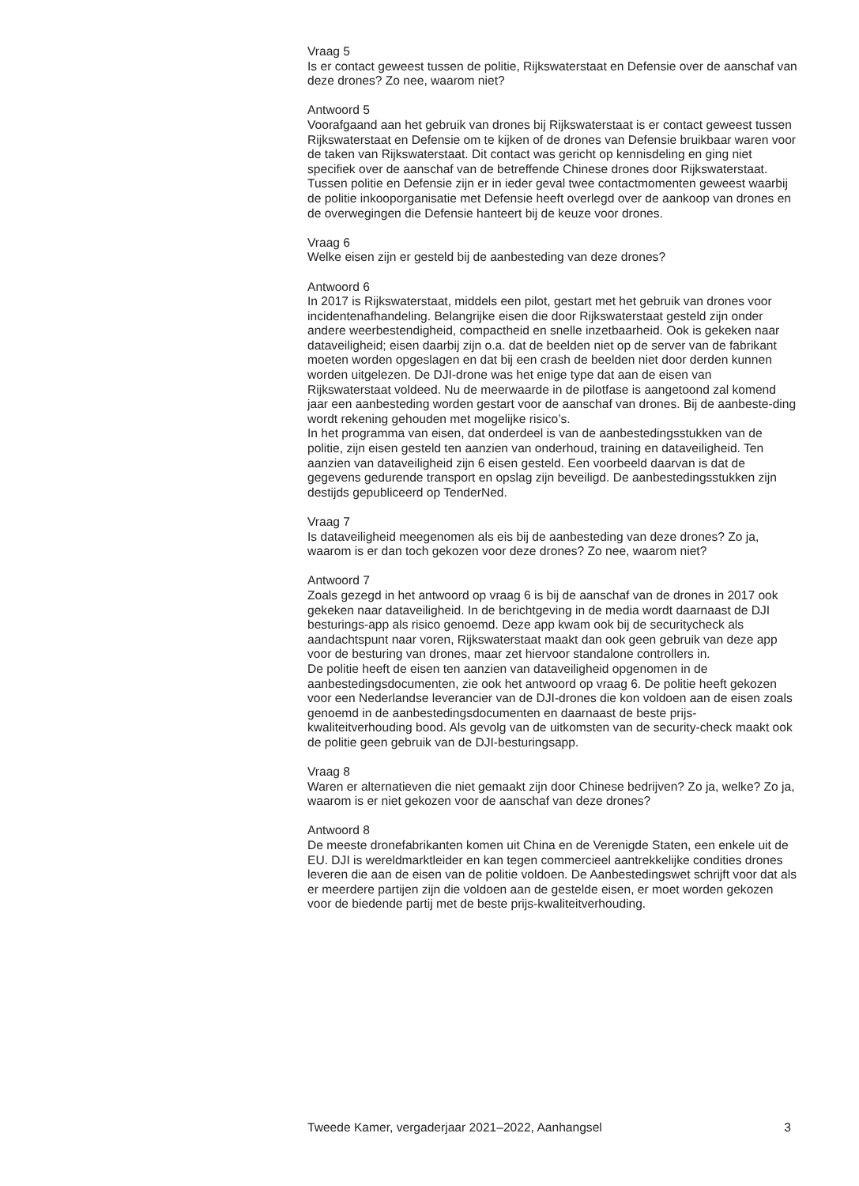Vraag 5
Is er contact geweest tussen de politie, Rijkswaterstaat en Defensie over de aanschaf van deze drones? Zo nee, waarom niet?
Antwoord 5
Voorafgaand aan het gebruik van drones bij Rijkswaterstaat is er contact geweest tussen Rijkswaterstaat en Defensie om te kijken of de drones van Defensie bruikbaar waren voor de taken van Rijkswaterstaat. Dit contact was gericht op kennisdeling en ging niet specifiek over de aanschaf van de betreffende Chinese drones door Rijkswaterstaat.
Tussen politie en Defensie zijn er in ieder geval twee contactmomenten geweest waarbij de politie inkooporganisatie met Defensie heeft overlegd over de aankoop van drones en de overwegingen die Defensie hanteert bij de keuze voor drones.
Vraag 6
Welke eisen zijn er gesteld bij de aanbesteding van deze drones?
Antwoord 6
In 2017 is Rijkswaterstaat, middels een pilot, gestart met het gebruik van drones voor incidentenafhandeling. Belangrijke eisen die door Rijkswaterstaat gesteld zijn onder andere weerbestendigheid, compactheid en snelle inzetbaarheid. Ook is gekeken naar dataveiligheid; eisen daarbij zijn o.a. dat de beelden niet op de server van de fabrikant moeten worden opgeslagen en dat bij een crash de beelden niet door derden kunnen worden uitgelezen. De DJI-drone was het enige type dat aan de eisen van Rijkswaterstaat voldeed. Nu de meerwaarde in de pilotfase is aangetoond zal komend jaar een aanbesteding worden gestart voor de aanschaf van drones. Bij de aanbeste-ding wordt rekening gehouden met mogelijke risico’s.
In het programma van eisen, dat onderdeel is van de aanbestedingsstukken van de politie, zijn eisen gesteld ten aanzien van onderhoud, training en dataveiligheid. Ten aanzien van dataveiligheid zijn 6 eisen gesteld. Een voorbeeld daarvan is dat de gegevens gedurende transport en opslag zijn beveiligd. De aanbestedingsstukken zijn destijds gepubliceerd op TenderNed.
Vraag 7
Is dataveiligheid meegenomen als eis bij de aanbesteding van deze drones? Zo ja, waarom is er dan toch gekozen voor deze drones? Zo nee, waarom niet?
Antwoord 7
Zoals gezegd in het antwoord op vraag 6 is bij de aanschaf van de drones in 2017 ook gekeken naar dataveiligheid. In de berichtgeving in de media wordt daarnaast de DJI besturings-app als risico genoemd. Deze app kwam ook bij de securitycheck als aandachtspunt naar voren, Rijkswaterstaat maakt dan ook geen gebruik van deze app voor de besturing van drones, maar zet hiervoor standalone controllers in.
De politie heeft de eisen ten aanzien van dataveiligheid opgenomen in de aanbestedingsdocumenten, zie ook het antwoord op vraag 6. De politie heeft gekozen voor een Nederlandse leverancier van de DJI-drones die kon voldoen aan de eisen zoals genoemd in de aanbestedingsdocumenten en daarnaast de beste prijs-kwaliteitverhouding bood. Als gevolg van de uitkomsten van de security-check maakt ook de politie geen gebruik van de DJI-besturingsapp.
Vraag 8
Waren er alternatieven die niet gemaakt zijn door Chinese bedrijven? Zo ja, welke? Zo ja, waarom is er niet gekozen voor de aanschaf van deze drones?
Antwoord 8
De meeste dronefabrikanten komen uit China en de Verenigde Staten, een enkele uit de EU. DJI is wereldmarktleider en kan tegen commercieel aantrekkelijke condities drones leveren die aan de eisen van de politie voldoen. De Aanbestedingswet schrijft voor dat als er meerdere partijen zijn die voldoen aan de gestelde eisen, er moet worden gekozen voor de biedende partij met de beste prijs-kwaliteitverhouding.
Tweede Kamer, vergaderjaar 2021–2022, Aanhangsel 3